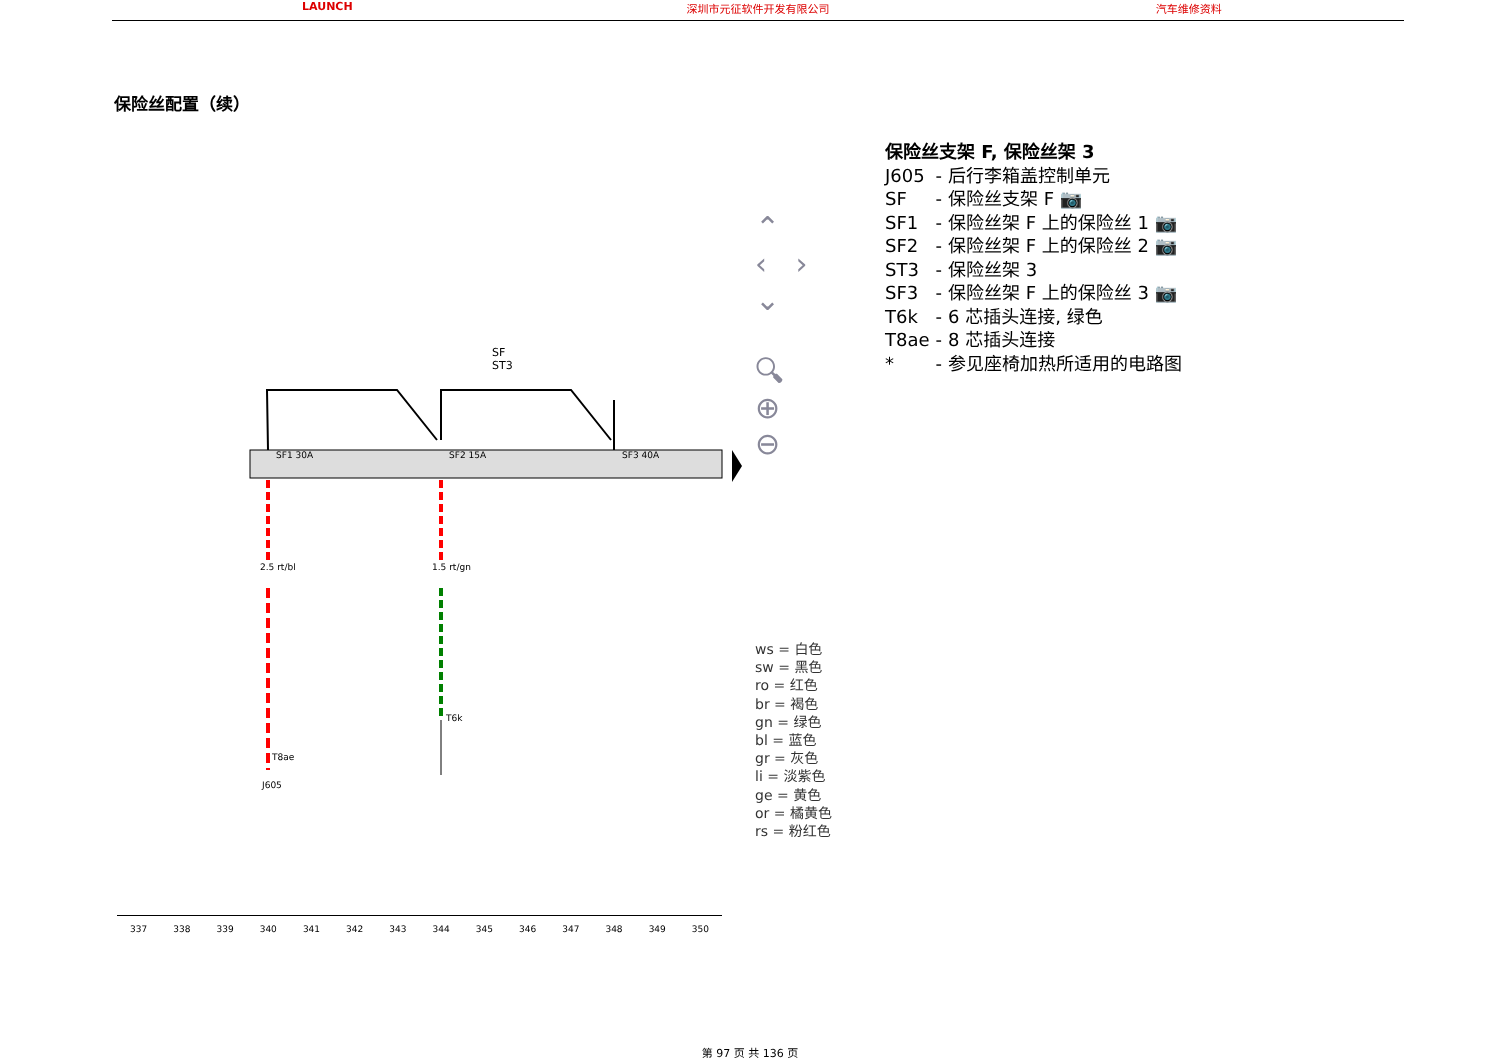LAUNCH 深圳市元征软件开发有限公司 汽车维修资料
保险丝配置（续）
SF
ST3
SF1 30A SF2 15A SF3 40A
2.5 rt/bl 1.5 rt/gn
J605
T6k
T8ae
⌃
‹ ›
⌄
🔍︎
⊕
⊖
保险丝支架 F, 保险丝架 3
| J605 | - | 后行李箱盖控制单元 |
| SF | - | 保险丝支架 F 📷 |
| SF1 | - | 保险丝架 F 上的保险丝 1 📷 |
| SF2 | - | 保险丝架 F 上的保险丝 2 📷 |
| ST3 | - | 保险丝架 3 |
| SF3 | - | 保险丝架 F 上的保险丝 3 📷 |
| T6k | - | 6 芯插头连接, 绿色 |
| T8ae | - | 8 芯插头连接 |
| * | - | 参见座椅加热所适用的电路图 |
ws = 白色
sw = 黑色
ro = 红色
br = 褐色
gn = 绿色
bl = 蓝色
gr = 灰色
li = 淡紫色
ge = 黄色
or = 橘黄色
rs = 粉红色
337 338 339 340 341 342 343 344 345 346 347 348 349 350
第 97 页 共 136 页